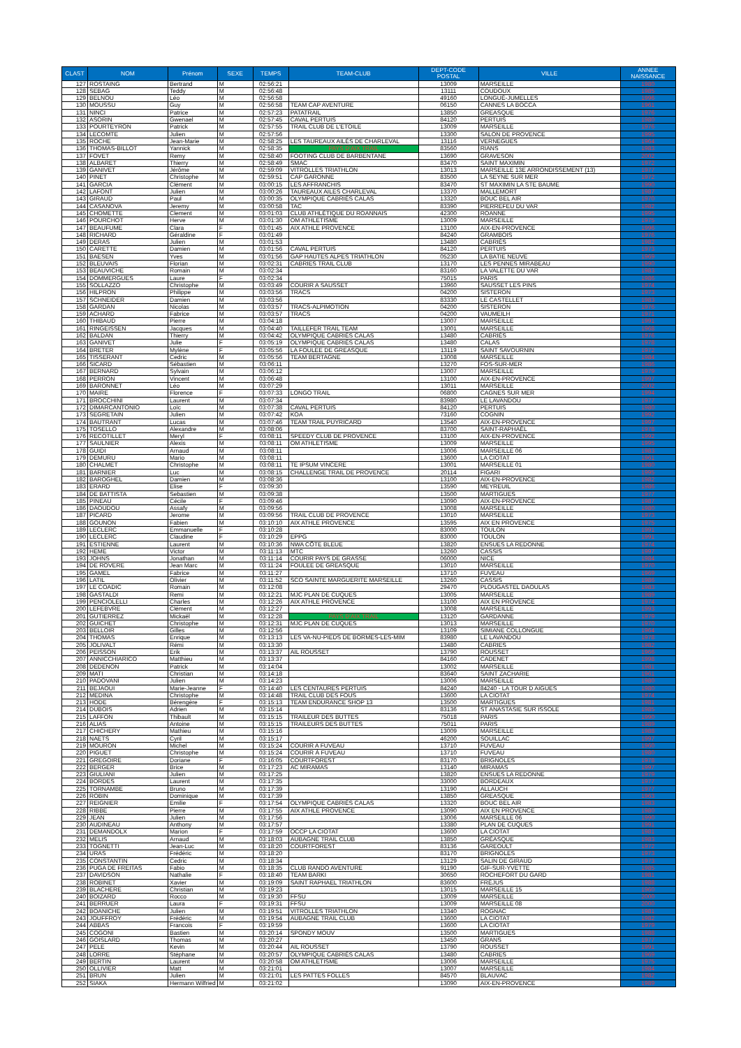| CLAST | NOM | Prénom | SEXE | TEMPS | TEAM-CLUB | DEPT-CODE POSTAL | VILLE | ANNEE NAISSANCE |
| --- | --- | --- | --- | --- | --- | --- | --- | --- |
| 127 | ROSTAING | Bertrand | M | 02:56:21 | | 13009 | MARSEILLE | 1980 |
| 128 | SEBAG | Teddy | M | 02:56:48 | | 13111 | COUDOUX | 1985 |
| 129 | BELNOU | Léo | M | 02:56:58 | | 49160 | LONGUÉ-JUMELLES | 1996 |
| 130 | MOUSSU | Guy | M | 02:56:58 | TEAM CAP AVENTURE | 06150 | CANNES LA BOCCA | 1961 |
| 131 | NINCI | Patrice | M | 02:57:23 | PATATRAIL | 13850 | GREASQUE | 1976 |
| 132 | ASORIN | Gwenael | M | 02:57:45 | CAVAL PERTUIS | 84120 | PERTUIS | 1980 |
| 133 | POURTEYRON | Patrick | M | 02:57:55 | TRAIL CLUB DE L'ETOILE | 13009 | MARSEILLE | 1976 |
| 134 | LECOMTE | Julien | M | 02:57:56 | | 13300 | SALON DE PROVENCE | 1995 |
| 135 | ROCHE | Jean-Marie | M | 02:58:25 | LES TAUREAUX AILÉS DE CHARLEVAL | 13116 | VERNEGUES | 1964 |
| 136 | THOMAS-BILLOT | Yannick | M | 02:58:35 | PAYS D'AIX TRAIL | 83560 | RIANS | 1983 |
| 137 | FOVET | Remy | M | 02:58:40 | FOOTING CLUB DE BARBENTANE | 13690 | GRAVESON | 2002 |
| 138 | ALBARET | Thierry | M | 02:58:49 | SMAC | 83470 | SAINT MAXIMIN | 1972 |
| 139 | GANIVET | Jérôme | M | 02:59:09 | VITROLLES TRIATHLON | 13013 | MARSEILLE 13E ARRONDISSEMENT (13) | 1977 |
| 140 | PINET | Christophe | M | 02:59:51 | CAP GARONNE | 83500 | LA SEYNE SUR MER | 1972 |
| 141 | GARCIA | Clément | M | 03:00:15 | LES AFFRANCHIS | 83470 | ST MAXIMIN LA STE BAUME | 1990 |
| 142 | LAFONT | Julien | M | 03:00:26 | TAUREAUX AILES CHARLEVAL | 13370 | MALLEMORT | 1987 |
| 143 | GIRAUD | Paul | M | 03:00:35 | OLYMPIQUE CABRIÈS CALAS | 13320 | BOUC BEL AIR | 1970 |
| 144 | CASANOVA | Jeremy | M | 03:00:58 | TAC | 83390 | PIERREFEU DU VAR | 1982 |
| 145 | CHOMETTE | Clement | M | 03:01:03 | CLUB ATHLÉTIQUE DU ROANNAIS | 42300 | ROANNE | 1995 |
| 146 | POURCHOT | Herve | M | 03:01:30 | OM ATHLETISME | 13009 | MARSEILLE | 1975 |
| 147 | BEAUFUME | Clara | F | 03:01:45 | AIX ATHLE PROVENCE | 13100 | AIX-EN-PROVENCE | 1996 |
| 148 | RICHARD | Géraldine | F | 03:01:49 | | 84240 | GRAMBOIS | 1976 |
| 149 | DERAS | Julien | M | 03:01:53 | | 13480 | CABRIÈS | 1982 |
| 150 | CARETTE | Damien | M | 03:01:56 | CAVAL PERTUIS | 84120 | PERTUIS | 1973 |
| 151 | BAESEN | Yves | M | 03:01:56 | GAP HAUTES ALPES TRIATHLON | 05230 | LA BATIE NEUVE | 1969 |
| 152 | BLEUVAIS | Florian | M | 03:02:31 | CABRIES TRAIL CLUB | 13170 | LES PENNES MIRABEAU | 1990 |
| 153 | BEAUVICHE | Romain | M | 03:02:34 | | 83160 | LA VALETTE DU VAR | 1983 |
| 154 | DOMMERGUES | Laure | F | 03:02:34 | | 75015 | PARIS | 1986 |
| 155 | SOLLAZZO | Christophe | M | 03:03:49 | COURIR A SAUSSET | 13960 | SAUSSET LES PINS | 1974 |
| 156 | HILPRON | Philippe | M | 03:03:56 | TRACS | 04200 | SISTERON | 1973 |
| 157 | SCHNEIDER | Damien | M | 03:03:56 | | 83330 | LE CASTELLET | 1983 |
| 158 | GARDAN | Nicolas | M | 03:03:57 | TRACS-ALPIMOTION | 04200 | SISTERON | 1976 |
| 159 | ACHARD | Fabrice | M | 03:03:57 | TRACS | 04200 | VAUMEILH | 1971 |
| 160 | THIBAUD | Pierre | M | 03:04:18 | | 13007 | MARSEILLE | 1991 |
| 161 | RINGEISSEN | Jacques | M | 03:04:40 | TAILLEFER TRAIL TEAM | 13001 | MARSEILLE | 1968 |
| 162 | BALDAN | Thierry | M | 03:04:42 | OLYMPIQUE CABRIÈS CALAS | 13480 | CABRIÈS | 1976 |
| 163 | GANIVET | Julie | F | 03:05:19 | OLYMPIQUE CABRIÈS CALAS | 13480 | CALAS | 1978 |
| 164 | BRETER | Mylène | F | 03:05:56 | LA FOULEE DE GREASQUE | 13119 | SAINT SAVOURNIN | 1972 |
| 165 | TISSERANT | Cedric | M | 03:05:56 | TEAM BERTAGNE | 13008 | MARSEILLE | 1984 |
| 166 | SICARD | Sébastien | M | 03:06:11 | | 13270 | FOS-SUR-MER | 1986 |
| 167 | BERNARD | Sylvain | M | 03:06:12 | | 13007 | MARSEILLE | 1979 |
| 168 | PERRON | Vincent | M | 03:06:48 | | 13100 | AIX-EN-PROVENCE | 1997 |
| 169 | BARONNET | Léo | M | 03:07:29 | | 13011 | MARSEILLE | 2002 |
| 170 | MAIRE | Florence | F | 03:07:33 | LONGO TRAIL | 06800 | CAGNES SUR MER | 1994 |
| 171 | BROCCHINI | Laurent | M | 03:07:34 | | 83980 | LE LAVANDOU | 1977 |
| 172 | DIMARCANTONIO | Loïc | M | 03:07:38 | CAVAL PERTUIS | 84120 | PERTUIS | 1980 |
| 173 | SEGRETAIN | Julien | M | 03:07:42 | KOA | 73160 | COGNIN | 1992 |
| 174 | BAUTRANT | Lucas | M | 03:07:46 | TEAM TRAIL PUYRICARD | 13540 | AIX-EN-PROVENCE | 1997 |
| 175 | TOSELLO | Alexandre | M | 03:08:06 | | 83700 | SAINT-RAPHAËL | 1978 |
| 176 | RECOTILLET | Meryl | F | 03:08:11 | SPEEDY CLUB DE PROVENCE | 13100 | AIX-EN-PROVENCE | 1992 |
| 177 | SAULNIER | Alexis | M | 03:08:11 | OM ATHLETISME | 13009 | MARSEILLE | 1995 |
| 178 | GUIDI | Arnaud | M | 03:08:11 | | 13006 | MARSEILLE 06 | 1983 |
| 179 | DEMURU | Mario | M | 03:08:11 | | 13600 | LA CIOTAT | 1961 |
| 180 | CHALMET | Christophe | M | 03:08:11 | TE IPSUM VINCERE | 13001 | MARSEILLE 01 | 1980 |
| 181 | BARNIER | Luc | M | 03:08:15 | CHALLENGE TRAIL DE PROVENCE | 20114 | FIGARI | 1995 |
| 182 | BAROGHEL | Damien | M | 03:08:36 | | 13100 | AIX-EN-PROVENCE | 1982 |
| 183 | ERARD | Elise | F | 03:09:30 | | 13590 | MEYREUIL | 1986 |
| 184 | DE BATTISTA | Sebastien | M | 03:09:38 | | 13500 | MARTIGUES | 1977 |
| 185 | PINEAU | Cécile | F | 03:09:46 | | 13090 | AIX-EN-PROVENCE | 1987 |
| 186 | DAOUDOU | Assafy | M | 03:09:56 | | 13008 | MARSEILLE | 1980 |
| 187 | PICARD | Jerome | M | 03:09:56 | TRAIL CLUB DE PROVENCE | 13010 | MARSEILLE | 1973 |
| 188 | GOUNON | Fabien | M | 03:10:10 | AIX ATHLE PROVENCE | 13595 | AIX EN PROVENCE | 1975 |
| 189 | LECLERC | Emmanuelle | F | 03:10:28 | | 83000 | TOULON | 1991 |
| 190 | LECLERC | Claudine | F | 03:10:29 | EPPG | 83000 | TOULON | 1991 |
| 191 | ESTIENNE | Laurent | M | 03:10:36 | NWA CÔTE BLEUE | 13820 | ENSUES LA REDONNE | 1974 |
| 192 | HEME | Victor | M | 03:11:13 | MTC | 13260 | CASSIS | 1997 |
| 193 | JOHNS | Jonathan | M | 03:11:14 | COURIR PAYS DE GRASSE | 06000 | NICE | 1984 |
| 194 | DE ROVERE | Jean Marc | M | 03:11:24 | FOULEE DE GREASQUE | 13010 | MARSEILLE | 1970 |
| 195 | GAMEL | Fabrice | M | 03:11:27 | | 13710 | FUVEAU | 1969 |
| 196 | LATIL | Olivier | M | 03:11:52 | SCO SAINTE MARGUERITE MARSEILLE | 13260 | CASSIS | 1986 |
| 197 | LE COADIC | Romain | M | 03:12:08 | | 29470 | PLOUGASTEL DAOULAS | 1983 |
| 198 | GASTALDI | Remi | M | 03:12:21 | MJC PLAN DE CUQUES | 13005 | MARSEILLE | 1989 |
| 199 | PENCIOLELLI | Charles | M | 03:12:26 | AIX ATHLE PROVENCE | 13100 | AIX EN PROVENCE | 1974 |
| 200 | LEFEBVRE | Clément | M | 03:12:27 | | 13008 | MARSEILLE | 1993 |
| 201 | GUTIERREZ | Mickaël | M | 03:12:28 | PAYS D'AIX TRAIL | 13120 | GARDANNE | 1979 |
| 202 | GUICHET | Christophe | M | 03:12:31 | MJC PLAN DE CUQUES | 13013 | MARSEILLE | 1970 |
| 203 | BELLOIR | Gilles | M | 03:12:56 | | 13109 | SIMIANE COLLONGUE | 1964 |
| 204 | THOMAS | Enrique | M | 03:13:13 | LES VA-NU-PIEDS DE BORMES-LES-MIM | 83980 | LE LAVANDOU | 1978 |
| 205 | JOLIVALT | Rémi | M | 03:13:30 | | 13480 | CABRIES | 1982 |
| 206 | PEISSON | Erik | M | 03:13:37 | AIL ROUSSET | 13790 | ROUSSET | 1966 |
| 207 | ANNICCHIARICO | Matthieu | M | 03:13:37 | | 84160 | CADENET | 1998 |
| 208 | DEDENON | Patrick | M | 03:14:04 | | 13002 | MARSEILLE | 1981 |
| 209 | MATI | Christian | M | 03:14:18 | | 83640 | SAINT ZACHARIE | 1961 |
| 210 | PADOVANI | Julien | M | 03:14:23 | | 13006 | MARSEILLE | 1980 |
| 211 | BEJAOUI | Marie-Jeanne | F | 03:14:40 | LES CENTAURES PERTUIS | 84240 | 84240 - LA TOUR D AIGUES | 1980 |
| 212 | MEDINA | Christophe | M | 03:14:48 | TRAIL CLUB DES FOUS | 13600 | LA CIOTAT | 1974 |
| 213 | HODE | Bérengère | F | 03:15:13 | TEAM ENDURANCE SHOP 13 | 13500 | MARTIGUES | 1981 |
| 214 | DUBOIS | Adrien | M | 03:15:14 | | 83136 | ST ANASTASIE SUR ISSOLE | 1985 |
| 215 | LAFFON | Thibault | M | 03:15:15 | TRAILEUR DES BUTTES | 75018 | PARIS | 1990 |
| 216 | ALIAS | Antoine | M | 03:15:15 | TRAILEURS DES BUTTES | 75011 | PARIS | 1989 |
| 217 | CHICHERY | Mathieu | M | 03:15:16 | | 13009 | MARSEILLE | 1988 |
| 218 | NAETS | Cyril | M | 03:15:17 | | 46200 | SOUILLAC | 1997 |
| 219 | MOURON | Michel | M | 03:15:24 | COURIR A FUVEAU | 13710 | FUVEAU | 1960 |
| 220 | PIGUET | Christophe | M | 03:15:24 | COURIR À FUVEAU | 13710 | FUVEAU | 1980 |
| 221 | GREGOIRE | Doriane | F | 03:16:05 | COURTFOREST | 83170 | BRIGNOLES | 1978 |
| 222 | BERGER | Brice | M | 03:17:23 | AC MIRAMAS | 13140 | MIRAMAS | 1997 |
| 223 | GIULIANI | Julien | M | 03:17:25 | | 13820 | ENSUES LA REDONNE | 1979 |
| 224 | BORDES | Laurent | M | 03:17:35 | | 33000 | BORDEAUX | 1977 |
| 225 | TORNAMBE | Bruno | M | 03:17:39 | | 13190 | ALLAUCH | 1977 |
| 226 | ROBIN | Dominique | M | 03:17:39 | | 13850 | GREASQUE | 1963 |
| 227 | REIGNIER | Emilie | F | 03:17:54 | OLYMPIQUE CABRIÈS CALAS | 13320 | BOUC BEL AIR | 1983 |
| 228 | RIBBE | Pierre | M | 03:17:55 | AIX ATHLE PROVENCE | 13090 | AIX EN PROVENCE | 1980 |
| 229 | JEAN | Julien | M | 03:17:56 | | 13006 | MARSEILLE 06 | 1990 |
| 230 | AUDINEAU | Anthony | M | 03:17:57 | | 13380 | PLAN DE CUQUES | 1991 |
| 231 | DEMANDOLX | Marion | F | 03:17:59 | OCCP LA CIOTAT | 13600 | LA CIOTAT | 1981 |
| 232 | MELIS | Arnaud | M | 03:18:03 | AUBAGNE TRAIL CLUB | 13850 | GRÉASQUE | 1983 |
| 233 | TOGNETTI | Jean-Luc | M | 03:18:20 | COURTFOREST | 83136 | GAREOULT | 1972 |
| 234 | URAS | Frédéric | M | 03:18:20 | | 83170 | BRIGNOLES | 1973 |
| 235 | CONSTANTIN | Cedric | M | 03:18:34 | | 13129 | SALIN DE GIRAUD | 1973 |
| 236 | PUGA DE FREITAS | Fabio | M | 03:18:35 | CLUB RANDO AVENTURE | 91190 | GIF-SUR-YVETTE | 1985 |
| 237 | DAVIDSON | Nathalie | F | 03:18:40 | TEAM BARKI | 30650 | ROCHEFORT DU GARD | 1981 |
| 238 | ROBINET | Xavier | M | 03:19:09 | SAINT RAPHAEL TRIATHLON | 83600 | FRÉJUS | 1988 |
| 239 | BLACHERE | Christian | M | 03:19:23 | | 13015 | MARSEILLE 15 | 1960 |
| 240 | BOIZARD | Rocco | M | 03:19:30 | FFSU | 13009 | MARSEILLE | 2000 |
| 241 | BERRUER | Laura | F | 03:19:31 | FFSU | 13009 | MARSEILLE 08 | 2000 |
| 242 | BOANICHE | Julien | M | 03:19:51 | VITROLLES TRIATHLON | 13340 | ROGNAC | 1981 |
| 243 | JOUFFROY | Frédéric | M | 03:19:54 | AUBAGNE TRAIL CLUB | 13600 | LA CIOTAT | 1982 |
| 244 | ABBAS | Francois | F | 03:19:59 | | 13600 | LA CIOTAT | 1979 |
| 245 | COGONI | Bastien | M | 03:20:14 | SPONDY MOUV | 13500 | MARTIGUES | 1988 |
| 246 | GOISLARD | Thomas | M | 03:20:27 | | 13450 | GRANS | 1977 |
| 247 | PELE | Kevin | M | 03:20:44 | AIL ROUSSET | 13790 | ROUSSET | 1991 |
| 248 | LORRE | Stéphane | M | 03:20:57 | OLYMPIQUE CABRIÈS CALAS | 13480 | CABRIES | 1969 |
| 249 | BERTIN | Laurent | M | 03:20:58 | OM ATHLETISME | 13006 | MARSEILLE | 1975 |
| 250 | OLLIVIER | Matt | M | 03:21:01 | | 13007 | MARSEILLE | 1984 |
| 251 | BRUN | Julien | M | 03:21:01 | LES PATTES FOLLES | 84570 | BLAUVAC | 1982 |
| 252 | SIAKA | Hermann Wilfried | M | 03:21:02 | | 13090 | AIX-EN-PROVENCE | 1989 |